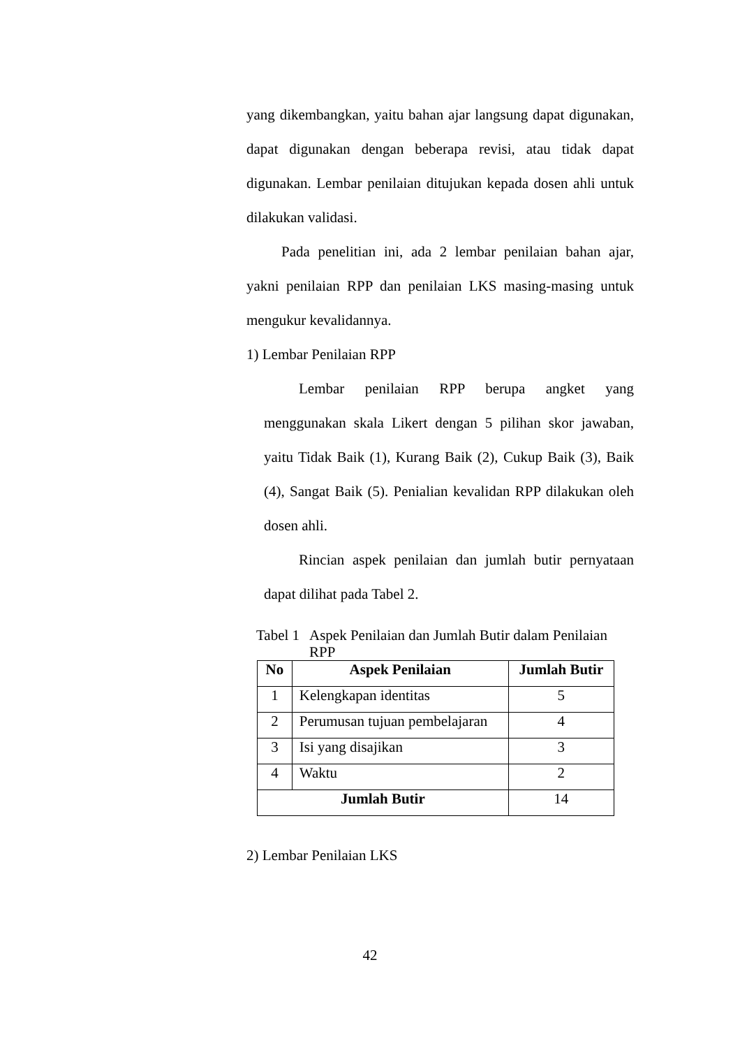yang dikembangkan, yaitu bahan ajar langsung dapat digunakan, dapat digunakan dengan beberapa revisi, atau tidak dapat digunakan. Lembar penilaian ditujukan kepada dosen ahli untuk dilakukan validasi.
Pada penelitian ini, ada 2 lembar penilaian bahan ajar, yakni penilaian RPP dan penilaian LKS masing-masing untuk mengukur kevalidannya.
1) Lembar Penilaian RPP
Lembar penilaian RPP berupa angket yang menggunakan skala Likert dengan 5 pilihan skor jawaban, yaitu Tidak Baik (1), Kurang Baik (2), Cukup Baik (3), Baik (4), Sangat Baik (5). Penialian kevalidan RPP dilakukan oleh dosen ahli.
Rincian aspek penilaian dan jumlah butir pernyataan dapat dilihat pada Tabel 2.
Tabel 1 Aspek Penilaian dan Jumlah Butir dalam Penilaian RPP
| No | Aspek Penilaian | Jumlah Butir |
| --- | --- | --- |
| 1 | Kelengkapan identitas | 5 |
| 2 | Perumusan tujuan pembelajaran | 4 |
| 3 | Isi yang disajikan | 3 |
| 4 | Waktu | 2 |
| Jumlah Butir | | 14 |
2) Lembar Penilaian LKS
42